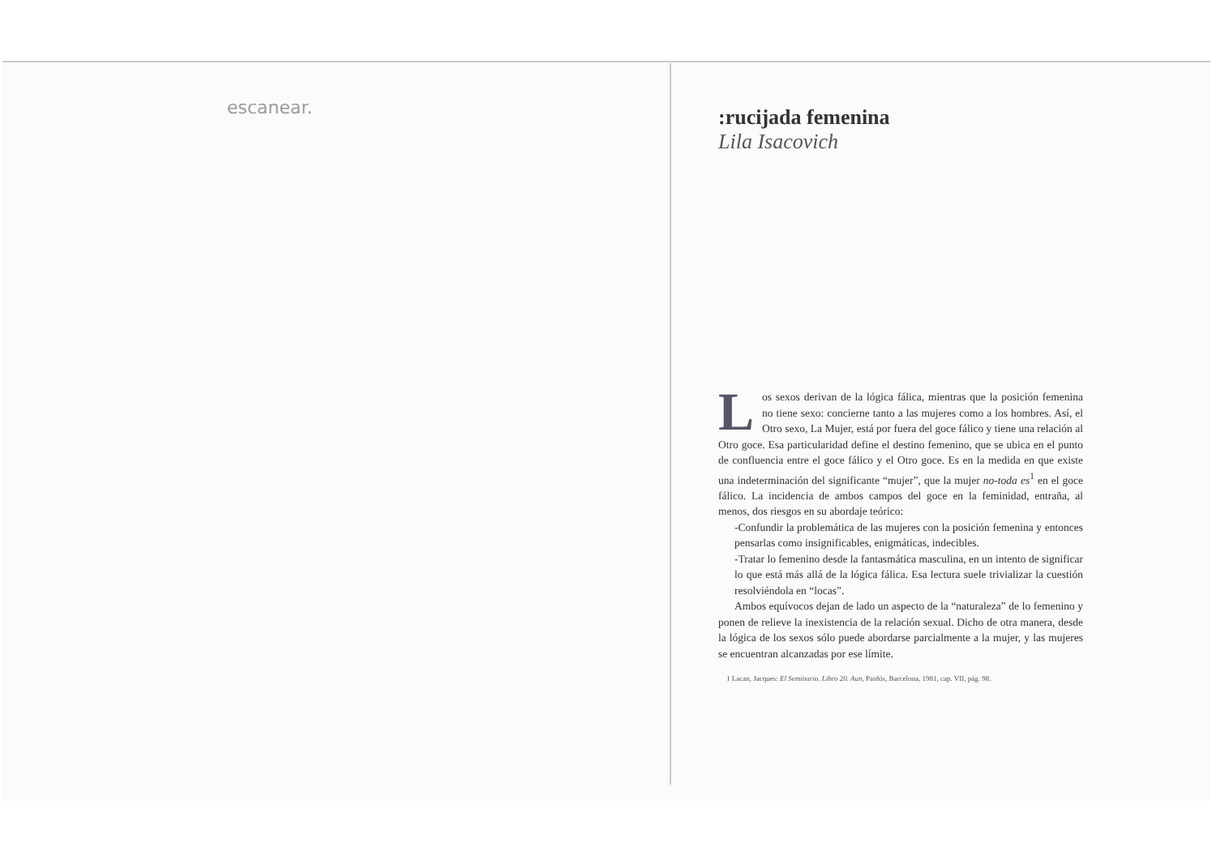escanear.
:rucijada femenina
Lila Isacovich
Los sexos derivan de la lógica fálica, mientras que la posición femenina no tiene sexo: concierne tanto a las mujeres como a los hombres. Así, el Otro sexo, La Mujer, está por fuera del goce fálico y tiene una relación al Otro goce. Esa particularidad define el destino femenino, que se ubica en el punto de confluencia entre el goce fálico y el Otro goce. Es en la medida en que existe una indeterminación del significante “mujer”, que la mujer no-toda es<sup>1</sup> en el goce fálico. La incidencia de ambos campos del goce en la feminidad, entraña, al menos, dos riesgos en su abordaje teórico:
-Confundir la problemática de las mujeres con la posición femenina y entonces pensarlas como insignificables, enigmáticas, indecibles.
-Tratar lo femenino desde la fantasmática masculina, en un intento de significar lo que está más allá de la lógica fálica. Esa lectura suele trivializar la cuestión resolviéndola en “locas”.
Ambos equívocos dejan de lado un aspecto de la “naturaleza” de lo femenino y ponen de relieve la inexistencia de la relación sexual. Dicho de otra manera, desde la lógica de los sexos sólo puede abordarse parcialmente a la mujer, y las mujeres se encuentran alcanzadas por ese límite.
1 Lacan, Jacques: El Seminario. Libro 20. Aun, Paidós, Barcelona, 1981, cap. VII, pág. 98.